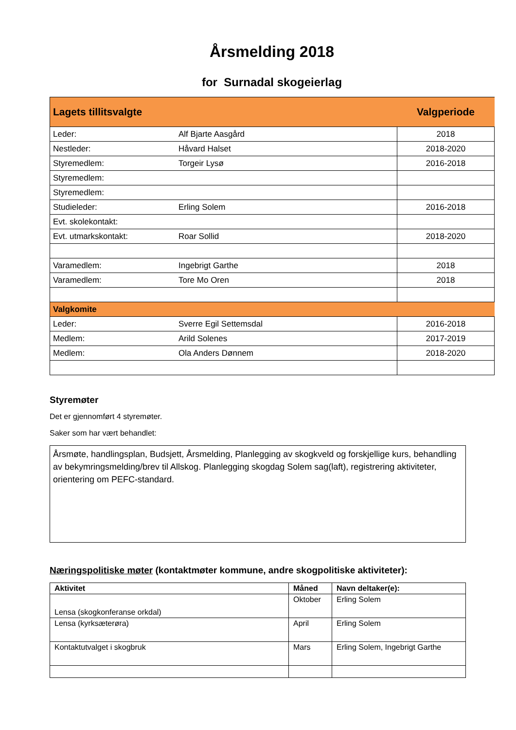Årsmelding 2018
for Surnadal skogeierlag
| Lagets tillitsvalgte | | Valgperiode |
| Leder: | Alf Bjarte Aasgård | 2018 |
| Nestleder: | Håvard Halset | 2018-2020 |
| Styremedlem: | Torgeir Lysø | 2016-2018 |
| Styremedlem: | | |
| Styremedlem: | | |
| Studieleder: | Erling Solem | 2016-2018 |
| Evt. skolekontakt: | | |
| Evt. utmarkskontakt: | Roar Sollid | 2018-2020 |
| Varamedlem: | Ingebrigt Garthe | 2018 |
| Varamedlem: | Tore Mo Oren | 2018 |
| Valgkomite | | |
| Leder: | Sverre Egil Settemsdal | 2016-2018 |
| Medlem: | Arild Solenes | 2017-2019 |
| Medlem: | Ola Anders Dønnem | 2018-2020 |
Styremøter
Det er gjennomført 4 styremøter.
Saker som har vært behandlet:
Årsmøte, handlingsplan, Budsjett, Årsmelding, Planlegging av skogkveld og forskjellige kurs, behandling av bekymringsmelding/brev til Allskog. Planlegging skogdag Solem sag(laft), registrering aktiviteter, orientering om PEFC-standard.
Næringspolitiske møter (kontaktmøter kommune, andre skogpolitiske aktiviteter):
| Aktivitet | Måned | Navn deltaker(e): |
| --- | --- | --- |
| Lensa (skogkonferanse orkdal) | Oktober | Erling Solem |
| Lensa (kyrksæterøra) | April | Erling Solem |
| Kontaktutvalget i skogbruk | Mars | Erling Solem, Ingebrigt Garthe |